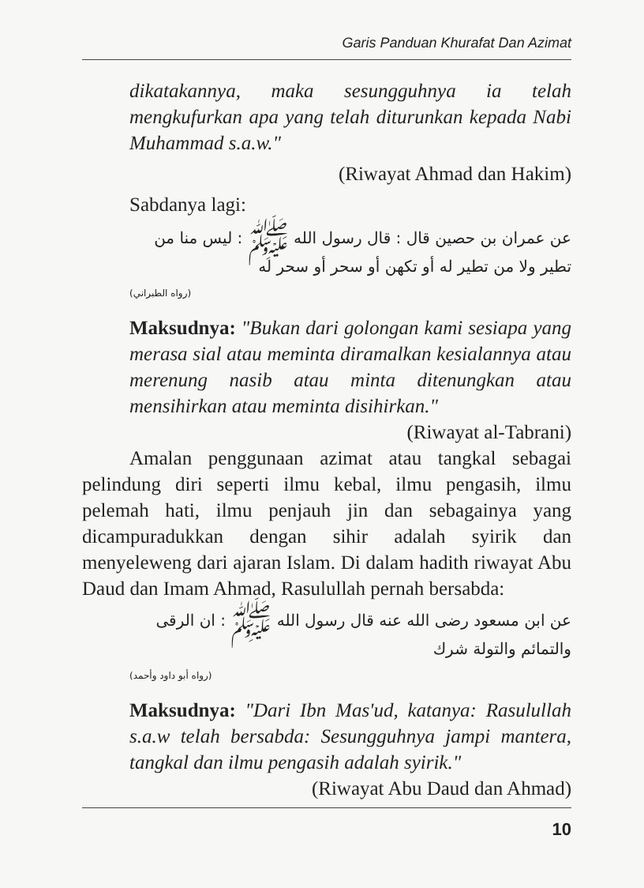Garis Panduan Khurafat Dan Azimat
dikatakannya, maka sesungguhnya ia telah mengkufurkan apa yang telah diturunkan kepada Nabi Muhammad s.a.w."
(Riwayat Ahmad dan Hakim)
Sabdanya lagi:
عن عمران بن حصين قال : قال رسول الله ﷺ : ليس منا من تطير ولا من تطير له أو تكهن أو سحر أو سحر له
(رواه الطبراني)
Maksudnya: "Bukan dari golongan kami sesiapa yang merasa sial atau meminta diramalkan kesialannya atau merenung nasib atau minta ditenungkan atau mensihirkan atau meminta disihirkan."
(Riwayat al-Tabrani)
Amalan penggunaan azimat atau tangkal sebagai pelindung diri seperti ilmu kebal, ilmu pengasih, ilmu pelemah hati, ilmu penjauh jin dan sebagainya yang dicampuradukkan dengan sihir adalah syirik dan menyeleweng dari ajaran Islam. Di dalam hadith riwayat Abu Daud dan Imam Ahmad, Rasulullah pernah bersabda:
عن ابن مسعود رضى الله عنه قال رسول الله ﷺ : ان الرقى والتمائم والتولة شرك
(رواه أبو داود وأحمد)
Maksudnya: "Dari Ibn Mas'ud, katanya: Rasulullah s.a.w telah bersabda: Sesungguhnya jampi mantera, tangkal dan ilmu pengasih adalah syirik."
(Riwayat Abu Daud dan Ahmad)
10